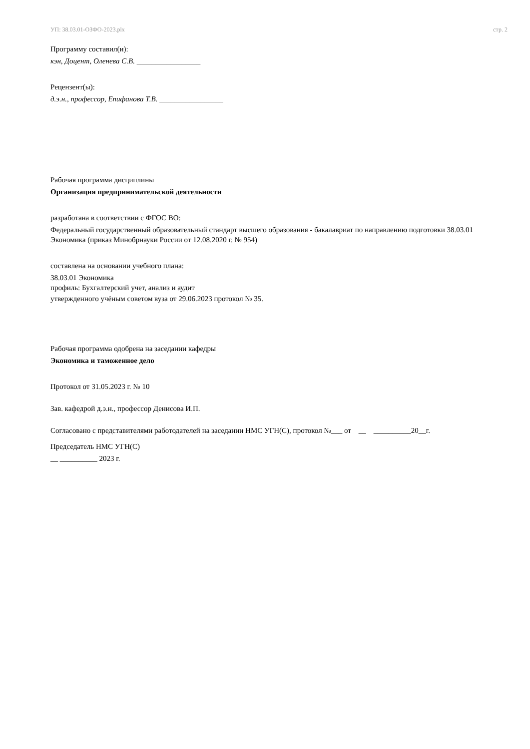УП: 38.03.01-ОЗФО-2023.plx стр. 2
Программу составил(и):
кэн, Доцент, Оленева С.В. _________________
Рецензент(ы):
д.э.н., профессор, Епифанова Т.В. _________________
Рабочая программа дисциплины
Организация предпринимательской деятельности
разработана в соответствии с ФГОС ВО:
Федеральный государственный образовательный стандарт высшего образования - бакалавриат по направлению подготовки 38.03.01 Экономика (приказ Минобрнауки России от 12.08.2020 г. № 954)
составлена на основании учебного плана:
38.03.01 Экономика
профиль: Бухгалтерский учет, анализ и аудит
утвержденного учёным советом вуза от 29.06.2023 протокол № 35.
Рабочая программа одобрена на заседании кафедры
Экономика и таможенное дело
Протокол от 31.05.2023 г. № 10
Зав. кафедрой д.э.н., профессор Денисова И.П.
Согласовано с представителями работодателей на заседании НМС УГН(С), протокол №___ от __ __________20__г.
Председатель НМС УГН(С)
__ __________ 2023 г.